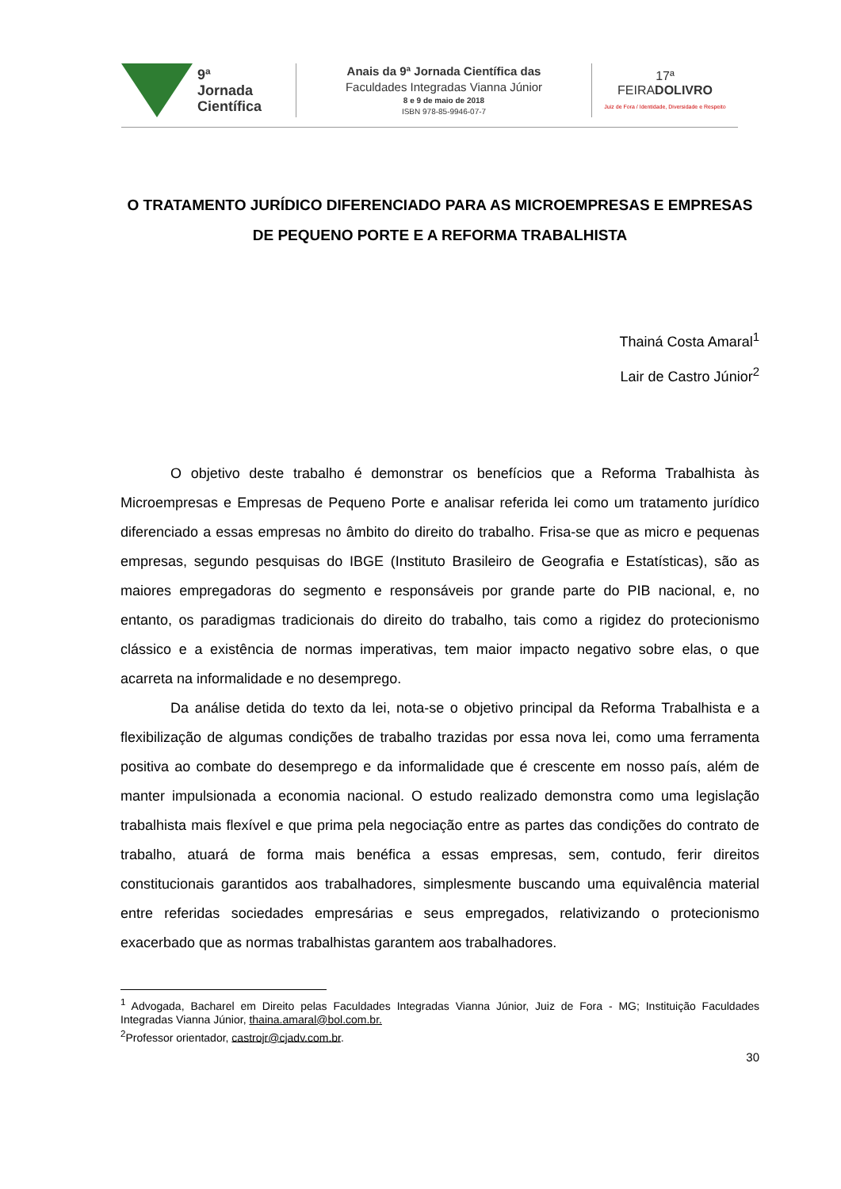9ª
Jornada
Científica
Anais da 9ª Jornada Científica das
Faculdades Integradas Vianna Júnior
8 e 9 de maio de 2018
ISBN 978-85-9946-07-7
17ª
FEIRADOLIVRO
Juiz de Fora / Identidade, Diversidade e Respeito
O TRATAMENTO JURÍDICO DIFERENCIADO PARA AS MICROEMPRESAS E EMPRESAS DE PEQUENO PORTE E A REFORMA TRABALHISTA
Thainá Costa Amaral<sup>1</sup>
Lair de Castro Júnior<sup>2</sup>
O objetivo deste trabalho é demonstrar os benefícios que a Reforma Trabalhista às Microempresas e Empresas de Pequeno Porte e analisar referida lei como um tratamento jurídico diferenciado a essas empresas no âmbito do direito do trabalho. Frisa-se que as micro e pequenas empresas, segundo pesquisas do IBGE (Instituto Brasileiro de Geografia e Estatísticas), são as maiores empregadoras do segmento e responsáveis por grande parte do PIB nacional, e, no entanto, os paradigmas tradicionais do direito do trabalho, tais como a rigidez do protecionismo clássico e a existência de normas imperativas, tem maior impacto negativo sobre elas, o que acarreta na informalidade e no desemprego.
Da análise detida do texto da lei, nota-se o objetivo principal da Reforma Trabalhista e a flexibilização de algumas condições de trabalho trazidas por essa nova lei, como uma ferramenta positiva ao combate do desemprego e da informalidade que é crescente em nosso país, além de manter impulsionada a economia nacional. O estudo realizado demonstra como uma legislação trabalhista mais flexível e que prima pela negociação entre as partes das condições do contrato de trabalho, atuará de forma mais benéfica a essas empresas, sem, contudo, ferir direitos constitucionais garantidos aos trabalhadores, simplesmente buscando uma equivalência material entre referidas sociedades empresárias e seus empregados, relativizando o protecionismo exacerbado que as normas trabalhistas garantem aos trabalhadores.
<sup>1</sup> Advogada, Bacharel em Direito pelas Faculdades Integradas Vianna Júnior, Juiz de Fora - MG; Instituição Faculdades Integradas Vianna Júnior, thaina.amaral@bol.com.br.
<sup>2</sup> Professor orientador, castrojr@cjadv.com.br.
30